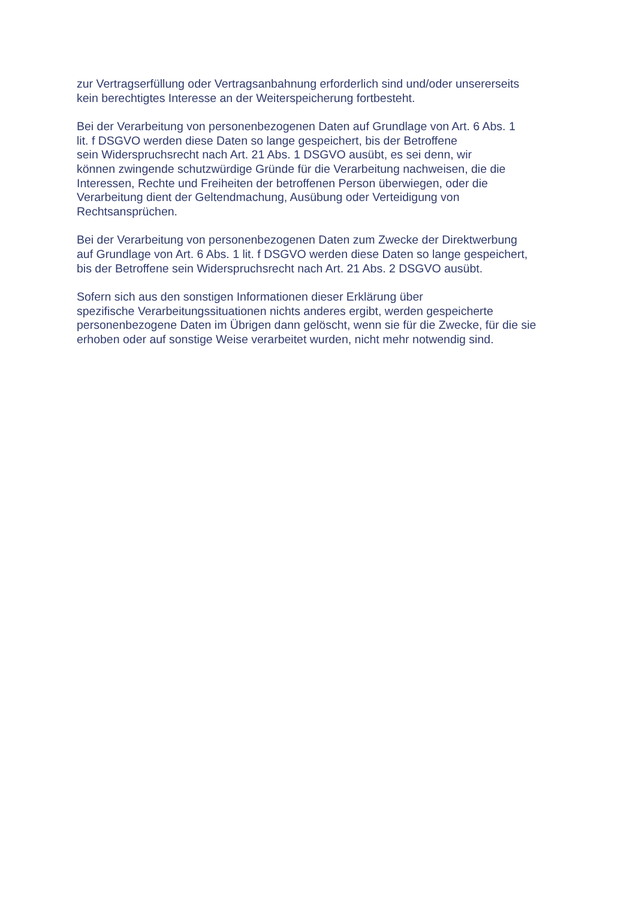zur Vertragserfüllung oder Vertragsanbahnung erforderlich sind und/oder unsererseits
kein berechtigtes Interesse an der Weiterspeicherung fortbesteht.
Bei der Verarbeitung von personenbezogenen Daten auf Grundlage von Art. 6 Abs. 1
lit. f DSGVO werden diese Daten so lange gespeichert, bis der Betroffene
sein Widerspruchsrecht nach Art. 21 Abs. 1 DSGVO ausübt, es sei denn, wir
können zwingende schutzwürdige Gründe für die Verarbeitung nachweisen, die die
Interessen, Rechte und Freiheiten der betroffenen Person überwiegen, oder die
Verarbeitung dient der Geltendmachung, Ausübung oder Verteidigung von
Rechtsansprüchen.
Bei der Verarbeitung von personenbezogenen Daten zum Zwecke der Direktwerbung
auf Grundlage von Art. 6 Abs. 1 lit. f DSGVO werden diese Daten so lange gespeichert,
bis der Betroffene sein Widerspruchsrecht nach Art. 21 Abs. 2 DSGVO ausübt.
Sofern sich aus den sonstigen Informationen dieser Erklärung über
spezifische Verarbeitungssituationen nichts anderes ergibt, werden gespeicherte
personenbezogene Daten im Übrigen dann gelöscht, wenn sie für die Zwecke, für die sie
erhoben oder auf sonstige Weise verarbeitet wurden, nicht mehr notwendig sind.